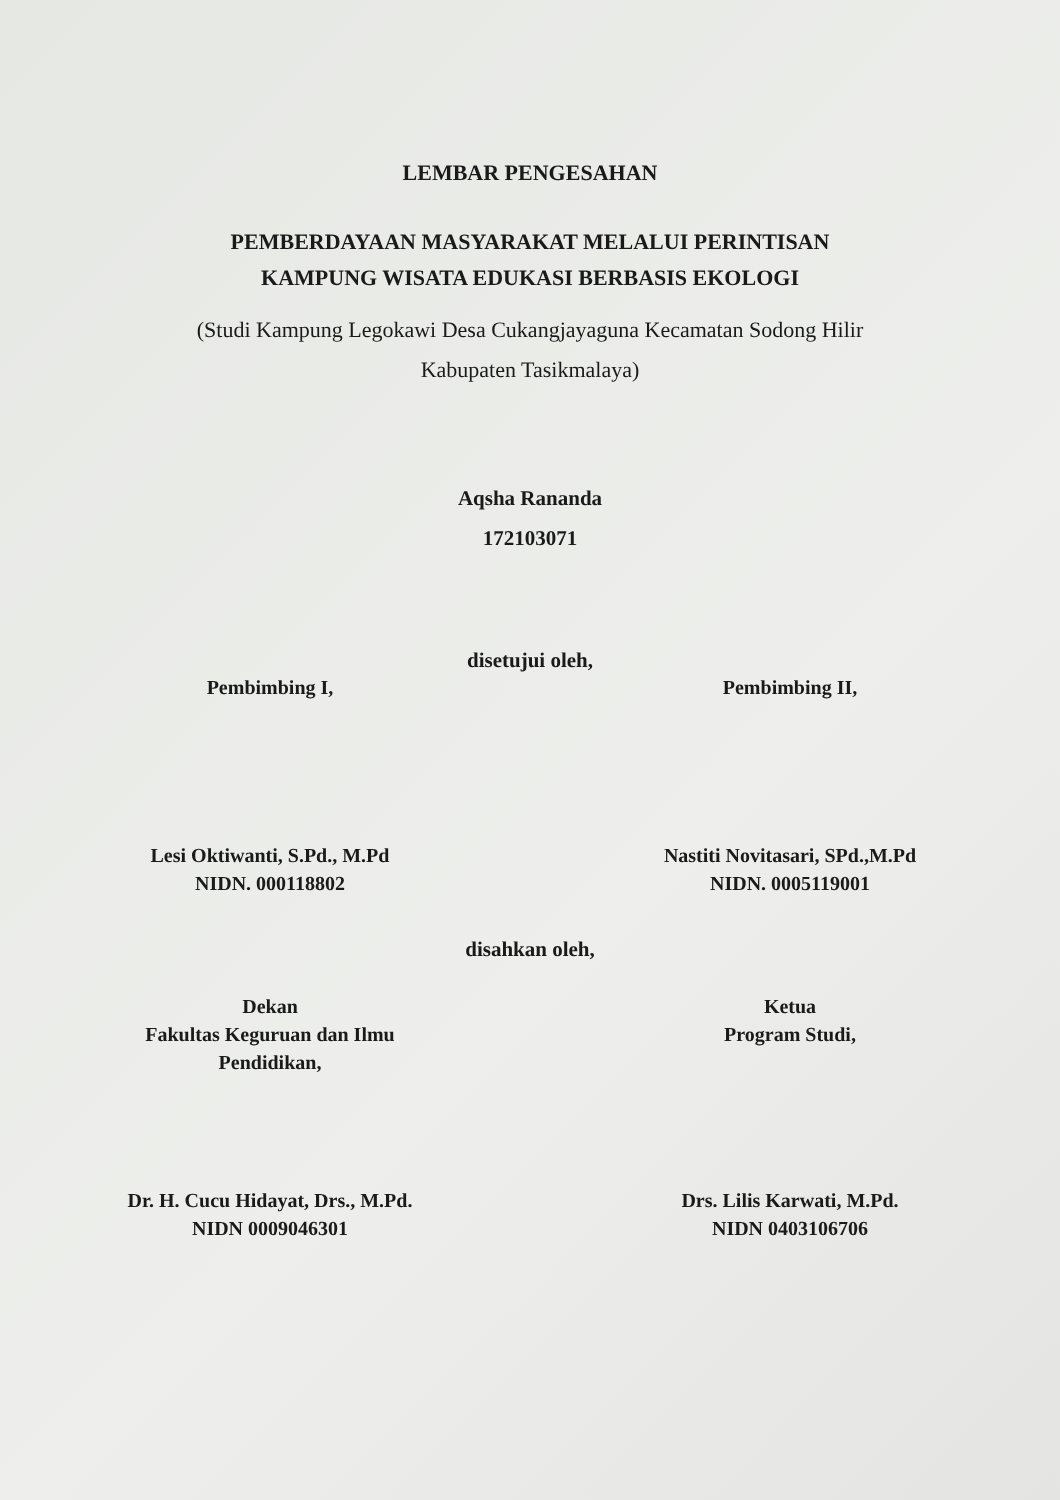LEMBAR PENGESAHAN
PEMBERDAYAAN MASYARAKAT MELALUI PERINTISAN
KAMPUNG WISATA EDUKASI BERBASIS EKOLOGI
(Studi Kampung Legokawi Desa Cukangjayaguna Kecamatan Sodong Hilir
Kabupaten Tasikmalaya)
Aqsha Rananda
172103071
disetujui oleh,
Pembimbing I,
Lesi Oktiwanti, S.Pd., M.Pd
NIDN. 000118802
Pembimbing II,
Nastiti Novitasari, SPd.,M.Pd
NIDN. 0005119001
disahkan oleh,
Dekan
Fakultas Keguruan dan Ilmu
Pendidikan,
Dr. H. Cucu Hidayat, Drs., M.Pd.
NIDN 0009046301
Ketua
Program Studi,
Drs. Lilis Karwati, M.Pd.
NIDN 0403106706